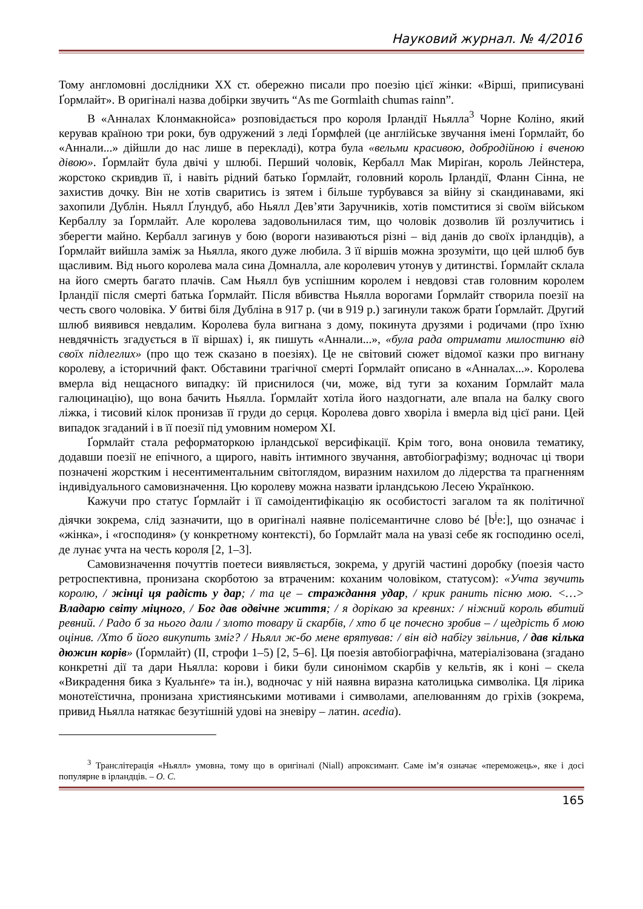Науковий журнал. № 4/2016
Тому англомовні дослідники XX ст. обережно писали про поезію цієї жінки: «Вірші, приписувані Ґормлайт». В оригіналі назва добірки звучить “As me Gormlaith chumas rainn”.
В «Анналах Клонмакнойса» розповідається про короля Ірландії Ньялла<sup>3</sup> Чорне Коліно, який керував країною три роки, був одружений з леді Ґормфлей (це англійське звучання імені Ґормлайт, бо «Аннали...» дійшли до нас лише в перекладі), котра була «вельми красивою, добродійною і вченою дівою». Ґормлайт була двічі у шлюбі. Перший чоловік, Кербалл Мак Миріґан, король Лейнстера, жорстоко скривдив її, і навіть рідний батько Ґормлайт, головний король Ірландії, Фланн Сінна, не захистив дочку. Він не хотів сваритись із зятем і більше турбувався за війну зі скандинавами, які захопили Дублін. Ньялл Ґлундуб, або Ньялл Дев’яти Заручників, хотів помститися зі своїм військом Кербаллу за Ґормлайт. Але королева задовольнилася тим, що чоловік дозволив їй розлучитись і зберегти майно. Кербалл загинув у бою (вороги називаються різні – від данів до своїх ірландців), а Ґормлайт вийшла заміж за Ньялла, якого дуже любила. З її віршів можна зрозуміти, що цей шлюб був щасливим. Від нього королева мала сина Домналла, але королевич утонув у дитинстві. Ґормлайт склала на його смерть багато плачів. Сам Ньялл був успішним королем і невдовзі став головним королем Ірландії після смерті батька Ґормлайт. Після вбивства Ньялла ворогами Ґормлайт створила поезії на честь свого чоловіка. У битві біля Дубліна в 917 р. (чи в 919 р.) загинули також брати Ґормлайт. Другий шлюб виявився невдалим. Королева була вигнана з дому, покинута друзями і родичами (про їхню невдячність згадується в її віршах) і, як пишуть «Аннали...», «була рада отримати милостиню від своїх підлеглих» (про що теж сказано в поезіях). Це не світовий сюжет відомої казки про вигнану королеву, а історичний факт. Обставини трагічної смерті Ґормлайт описано в «Анналах...». Королева вмерла від нещасного випадку: їй приснилося (чи, може, від туги за коханим Ґормлайт мала галюцинацію), що вона бачить Ньялла. Ґормлайт хотіла його наздогнати, але впала на балку свого ліжка, і тисовий кілок пронизав її груди до серця. Королева довго хворіла і вмерла від цієї рани. Цей випадок згаданий і в її поезії під умовним номером XI.
Ґормлайт стала реформаторкою ірландської версифікації. Крім того, вона оновила тематику, додавши поезії не епічного, а щирого, навіть інтимного звучання, автобіографізму; водночас ці твори позначені жорстким і несентиментальним світоглядом, виразним нахилом до лідерства та прагненням індивідуального самовизначення. Цю королеву можна назвати ірландською Лесею Українкою.
Кажучи про статус Ґормлайт і її самоідентифікацію як особистості загалом та як політичної діячки зокрема, слід зазначити, що в оригіналі наявне полісемантичне слово bé [b<sup>j</sup>e:], що означає і «жінка», і «господиня» (у конкретному контексті), бо Ґормлайт мала на увазі себе як господиню оселі, де лунає учта на честь короля [2, 1–3].
Самовизначення почуттів поетеси виявляється, зокрема, у другій частині доробку (поезія часто ретроспективна, пронизана скорботою за втраченим: коханим чоловіком, статусом): «Учта звучить королю, / жінці ця радість у дар; / та це – страждання удар, / крик ранить пісню мою. <…> Владарю світу міцного, / Бог дав одвічне життя; / я дорікаю за кревних: / ніжний король вбитий ревний. / Радо б за нього дали / злото товару й скарбів, / хто б це почесно зробив – / щедрість б мою оцінив. /Хто б його викупить зміг? / Ньялл ж-бо мене врятував: / він від набігу звільнив, / дав кілька дюжин корів» (Ґормлайт) (ІІ, строфи 1–5) [2, 5–6]. Ця поезія автобіографічна, матеріалізована (згадано конкретні дії та дари Ньялла: корови і бики були синонімом скарбів у кельтів, як і коні – скела «Викрадення бика з Куальнґе» та ін.), водночас у ній наявна виразна католицька символіка. Ця лірика монотеїстична, пронизана християнськими мотивами і символами, апелюванням до гріхів (зокрема, привид Ньялла натякає безутішній удові на зневіру – латин. acedia).
<sup>3</sup> Транслітерація «Ньялл» умовна, тому що в оригіналі (Niall) апроксимант. Саме ім’я означає «переможець», яке і досі популярне в ірландців. – О. С.
165